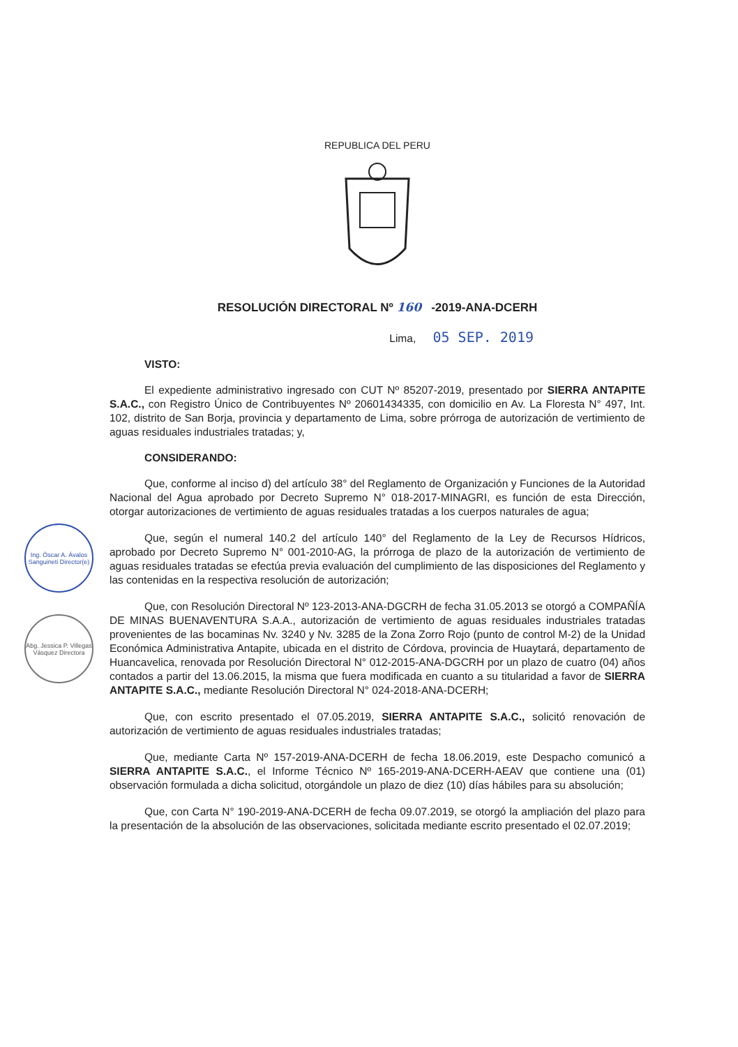Ing. Óscar A. Ávalos Sanguineti Director(e)
Abg. Jessica P. Villegas Vásquez Directora
REPUBLICA DEL PERU
RESOLUCIÓN DIRECTORAL Nº 160 -2019-ANA-DCERH
Lima, 05 SEP. 2019
VISTO:
El expediente administrativo ingresado con CUT Nº 85207-2019, presentado por SIERRA ANTAPITE S.A.C., con Registro Único de Contribuyentes Nº 20601434335, con domicilio en Av. La Floresta N° 497, Int. 102, distrito de San Borja, provincia y departamento de Lima, sobre prórroga de autorización de vertimiento de aguas residuales industriales tratadas; y,
CONSIDERANDO:
Que, conforme al inciso d) del artículo 38° del Reglamento de Organización y Funciones de la Autoridad Nacional del Agua aprobado por Decreto Supremo N° 018-2017-MINAGRI, es función de esta Dirección, otorgar autorizaciones de vertimiento de aguas residuales tratadas a los cuerpos naturales de agua;
Que, según el numeral 140.2 del artículo 140° del Reglamento de la Ley de Recursos Hídricos, aprobado por Decreto Supremo N° 001-2010-AG, la prórroga de plazo de la autorización de vertimiento de aguas residuales tratadas se efectúa previa evaluación del cumplimiento de las disposiciones del Reglamento y las contenidas en la respectiva resolución de autorización;
Que, con Resolución Directoral Nº 123-2013-ANA-DGCRH de fecha 31.05.2013 se otorgó a COMPAÑÍA DE MINAS BUENAVENTURA S.A.A., autorización de vertimiento de aguas residuales industriales tratadas provenientes de las bocaminas Nv. 3240 y Nv. 3285 de la Zona Zorro Rojo (punto de control M-2) de la Unidad Económica Administrativa Antapite, ubicada en el distrito de Córdova, provincia de Huaytará, departamento de Huancavelica, renovada por Resolución Directoral N° 012-2015-ANA-DGCRH por un plazo de cuatro (04) años contados a partir del 13.06.2015, la misma que fuera modificada en cuanto a su titularidad a favor de SIERRA ANTAPITE S.A.C., mediante Resolución Directoral N° 024-2018-ANA-DCERH;
Que, con escrito presentado el 07.05.2019, SIERRA ANTAPITE S.A.C., solicitó renovación de autorización de vertimiento de aguas residuales industriales tratadas;
Que, mediante Carta Nº 157-2019-ANA-DCERH de fecha 18.06.2019, este Despacho comunicó a SIERRA ANTAPITE S.A.C., el Informe Técnico Nº 165-2019-ANA-DCERH-AEAV que contiene una (01) observación formulada a dicha solicitud, otorgándole un plazo de diez (10) días hábiles para su absolución;
Que, con Carta N° 190-2019-ANA-DCERH de fecha 09.07.2019, se otorgó la ampliación del plazo para la presentación de la absolución de las observaciones, solicitada mediante escrito presentado el 02.07.2019;